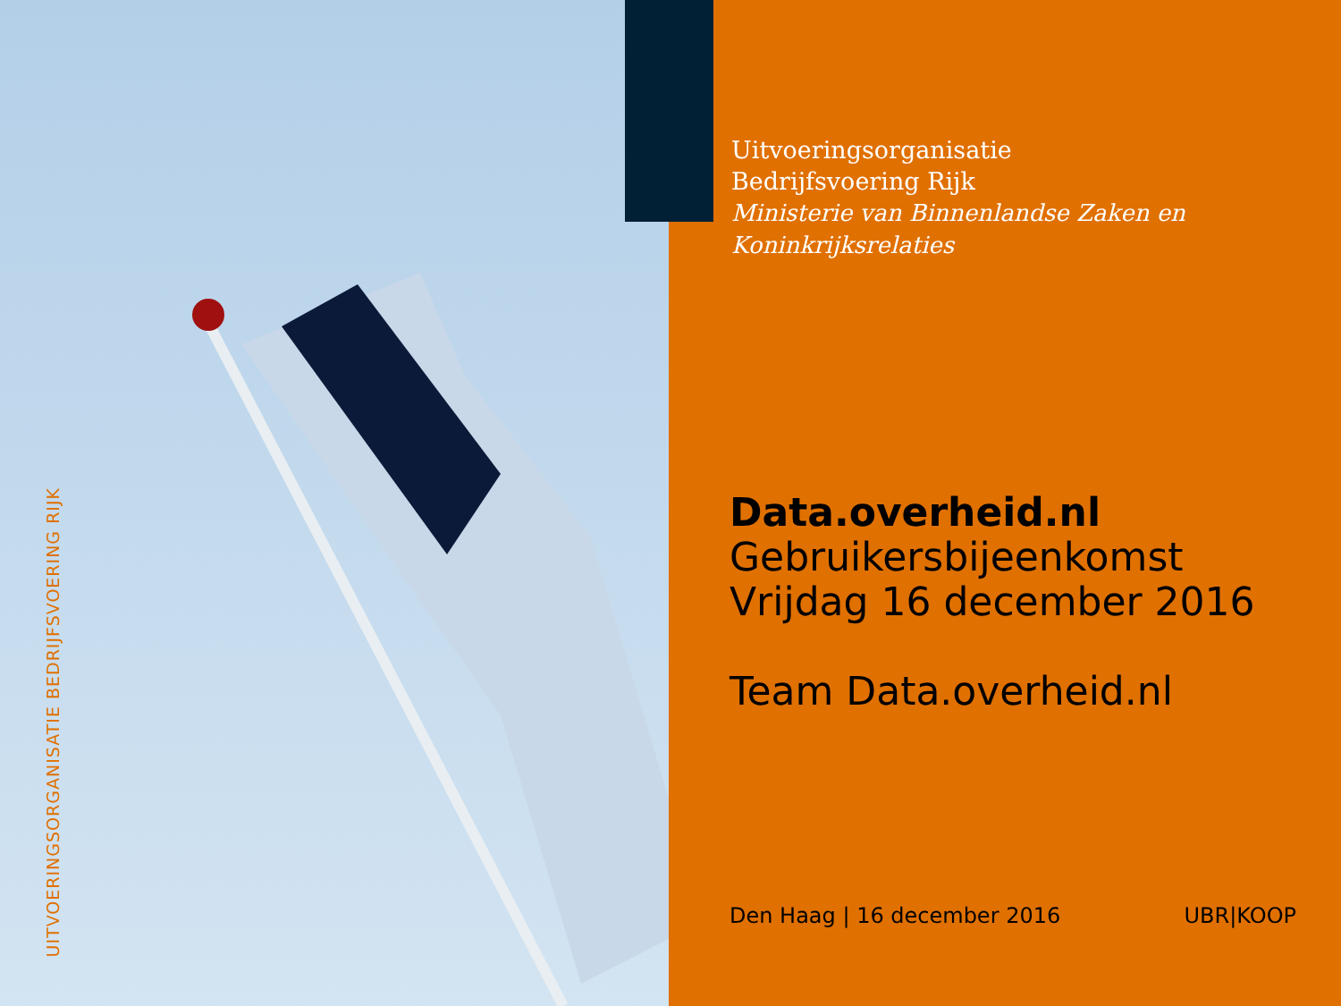UITVOERINGSORGANISATIE BEDRIJFSVOERING RIJK
Uitvoeringsorganisatie
Bedrijfsvoering Rijk
Ministerie van Binnenlandse Zaken en
Koninkrijksrelaties
Data.overheid.nl
Gebruikersbijeenkomst
Vrijdag 16 december 2016
Team Data.overheid.nl
Den Haag | 16 december 2016 UBR|KOOP